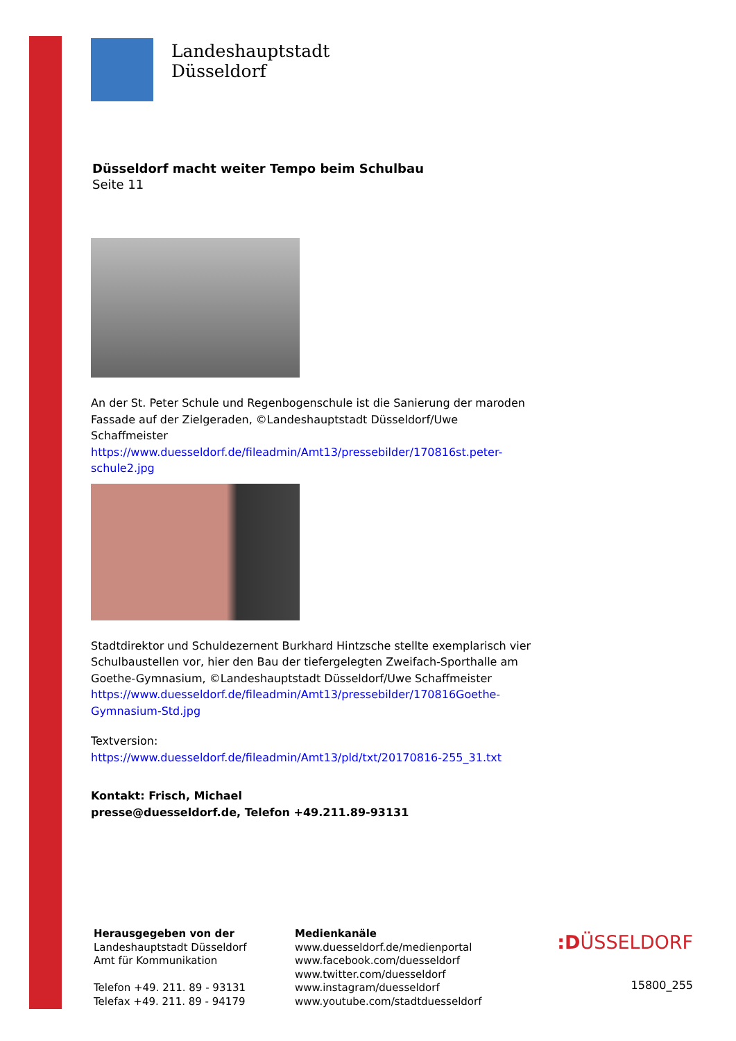Landeshauptstadt
Düsseldorf
Düsseldorf macht weiter Tempo beim Schulbau
Seite 11
An der St. Peter Schule und Regenbogenschule ist die Sanierung der maroden Fassade auf der Zielgeraden, ©Landeshauptstadt Düsseldorf/Uwe Schaffmeister
https://www.duesseldorf.de/fileadmin/Amt13/pressebilder/170816st.peter-schule2.jpg
Stadtdirektor und Schuldezernent Burkhard Hintzsche stellte exemplarisch vier Schulbaustellen vor, hier den Bau der tiefergelegten Zweifach-Sporthalle am Goethe-Gymnasium, ©Landeshauptstadt Düsseldorf/Uwe Schaffmeister
https://www.duesseldorf.de/fileadmin/Amt13/pressebilder/170816Goethe-Gymnasium-Std.jpg
Textversion:
https://www.duesseldorf.de/fileadmin/Amt13/pld/txt/20170816-255_31.txt
Kontakt: Frisch, Michael
presse@duesseldorf.de, Telefon +49.211.89-93131
Herausgegeben von der
Landeshauptstadt Düsseldorf
Amt für Kommunikation
Telefon +49. 211. 89 - 93131
Telefax +49. 211. 89 - 94179
Medienkanäle
www.duesseldorf.de/medienportal
www.facebook.com/duesseldorf
www.twitter.com/duesseldorf
www.instagram/duesseldorf
www.youtube.com/stadtduesseldorf
:DÜSSELDORF
15800_255